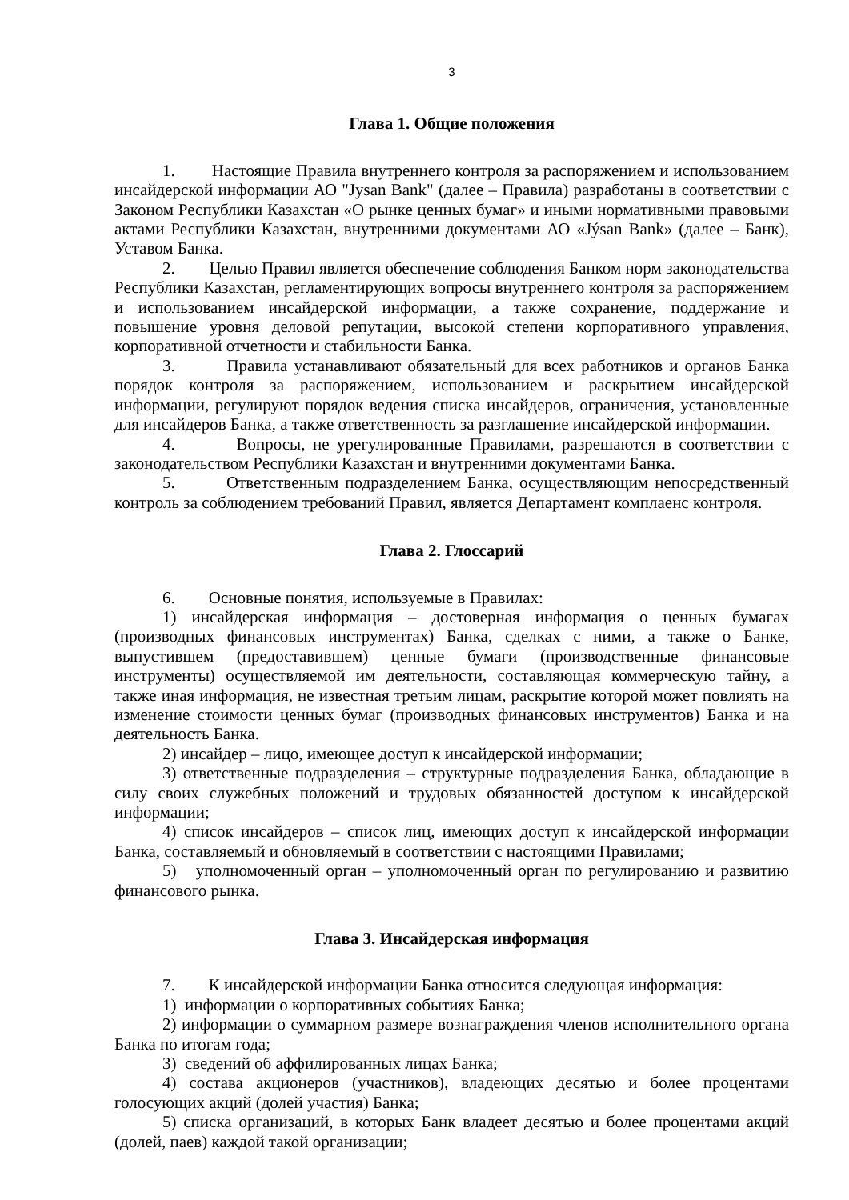3
Глава 1. Общие положения
1. Настоящие Правила внутреннего контроля за распоряжением и использованием инсайдерской информации АО "Jysan Bank" (далее – Правила) разработаны в соответствии с Законом Республики Казахстан «О рынке ценных бумаг» и иными нормативными правовыми актами Республики Казахстан, внутренними документами АО «Jýsan Bank» (далее – Банк), Уставом Банка.
2. Целью Правил является обеспечение соблюдения Банком норм законодательства Республики Казахстан, регламентирующих вопросы внутреннего контроля за распоряжением и использованием инсайдерской информации, а также сохранение, поддержание и повышение уровня деловой репутации, высокой степени корпоративного управления, корпоративной отчетности и стабильности Банка.
3. Правила устанавливают обязательный для всех работников и органов Банка порядок контроля за распоряжением, использованием и раскрытием инсайдерской информации, регулируют порядок ведения списка инсайдеров, ограничения, установленные для инсайдеров Банка, а также ответственность за разглашение инсайдерской информации.
4. Вопросы, не урегулированные Правилами, разрешаются в соответствии с законодательством Республики Казахстан и внутренними документами Банка.
5. Ответственным подразделением Банка, осуществляющим непосредственный контроль за соблюдением требований Правил, является Департамент комплаенс контроля.
Глава 2. Глоссарий
6. Основные понятия, используемые в Правилах:
1) инсайдерская информация – достоверная информация о ценных бумагах (производных финансовых инструментах) Банка, сделках с ними, а также о Банке, выпустившем (предоставившем) ценные бумаги (производственные финансовые инструменты) осуществляемой им деятельности, составляющая коммерческую тайну, а также иная информация, не известная третьим лицам, раскрытие которой может повлиять на изменение стоимости ценных бумаг (производных финансовых инструментов) Банка и на деятельность Банка.
2) инсайдер – лицо, имеющее доступ к инсайдерской информации;
3) ответственные подразделения – структурные подразделения Банка, обладающие в силу своих служебных положений и трудовых обязанностей доступом к инсайдерской информации;
4) список инсайдеров – список лиц, имеющих доступ к инсайдерской информации Банка, составляемый и обновляемый в соответствии с настоящими Правилами;
5) уполномоченный орган – уполномоченный орган по регулированию и развитию финансового рынка.
Глава 3. Инсайдерская информация
7. К инсайдерской информации Банка относится следующая информация:
1) информации о корпоративных событиях Банка;
2) информации о суммарном размере вознаграждения членов исполнительного органа Банка по итогам года;
3) сведений об аффилированных лицах Банка;
4) состава акционеров (участников), владеющих десятью и более процентами голосующих акций (долей участия) Банка;
5) списка организаций, в которых Банк владеет десятью и более процентами акций (долей, паев) каждой такой организации;